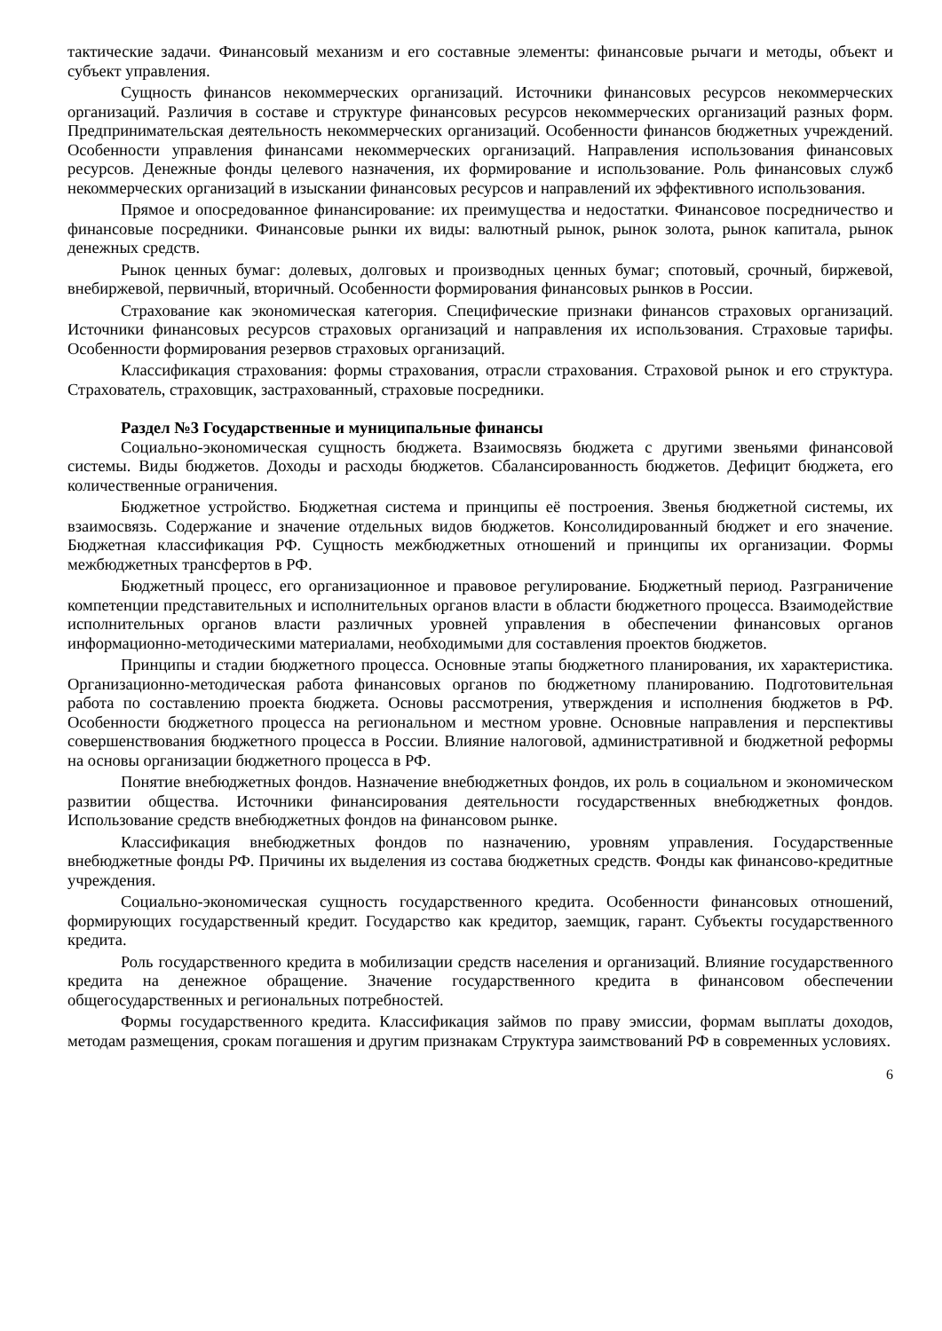тактические задачи. Финансовый механизм и его составные элементы: финансовые рычаги и методы, объект и субъект управления.
Сущность финансов некоммерческих организаций. Источники финансовых ресурсов некоммерческих организаций. Различия в составе и структуре финансовых ресурсов некоммерческих организаций разных форм. Предпринимательская деятельность некоммерческих организаций. Особенности финансов бюджетных учреждений. Особенности управления финансами некоммерческих организаций. Направления использования финансовых ресурсов. Денежные фонды целевого назначения, их формирование и использование. Роль финансовых служб некоммерческих организаций в изыскании финансовых ресурсов и направлений их эффективного использования.
Прямое и опосредованное финансирование: их преимущества и недостатки. Финансовое посредничество и финансовые посредники. Финансовые рынки их виды: валютный рынок, рынок золота, рынок капитала, рынок денежных средств.
Рынок ценных бумаг: долевых, долговых и производных ценных бумаг; спотовый, срочный, биржевой, внебиржевой, первичный, вторичный. Особенности формирования финансовых рынков в России.
Страхование как экономическая категория. Специфические признаки финансов страховых организаций. Источники финансовых ресурсов страховых организаций и направления их использования. Страховые тарифы. Особенности формирования резервов страховых организаций.
Классификация страхования: формы страхования, отрасли страхования. Страховой рынок и его структура. Страхователь, страховщик, застрахованный, страховые посредники.
Раздел №3 Государственные и муниципальные финансы
Социально-экономическая сущность бюджета. Взаимосвязь бюджета с другими звеньями финансовой системы. Виды бюджетов. Доходы и расходы бюджетов. Сбалансированность бюджетов. Дефицит бюджета, его количественные ограничения.
Бюджетное устройство. Бюджетная система и принципы её построения. Звенья бюджетной системы, их взаимосвязь. Содержание и значение отдельных видов бюджетов. Консолидированный бюджет и его значение. Бюджетная классификация РФ. Сущность межбюджетных отношений и принципы их организации. Формы межбюджетных трансфертов в РФ.
Бюджетный процесс, его организационное и правовое регулирование. Бюджетный период. Разграничение компетенции представительных и исполнительных органов власти в области бюджетного процесса. Взаимодействие исполнительных органов власти различных уровней управления в обеспечении финансовых органов информационно-методическими материалами, необходимыми для составления проектов бюджетов.
Принципы и стадии бюджетного процесса. Основные этапы бюджетного планирования, их характеристика. Организационно-методическая работа финансовых органов по бюджетному планированию. Подготовительная работа по составлению проекта бюджета. Основы рассмотрения, утверждения и исполнения бюджетов в РФ. Особенности бюджетного процесса на региональном и местном уровне. Основные направления и перспективы совершенствования бюджетного процесса в России. Влияние налоговой, административной и бюджетной реформы на основы организации бюджетного процесса в РФ.
Понятие внебюджетных фондов. Назначение внебюджетных фондов, их роль в социальном и экономическом развитии общества. Источники финансирования деятельности государственных внебюджетных фондов. Использование средств внебюджетных фондов на финансовом рынке.
Классификация внебюджетных фондов по назначению, уровням управления. Государственные внебюджетные фонды РФ. Причины их выделения из состава бюджетных средств. Фонды как финансово-кредитные учреждения.
Социально-экономическая сущность государственного кредита. Особенности финансовых отношений, формирующих государственный кредит. Государство как кредитор, заемщик, гарант. Субъекты государственного кредита.
Роль государственного кредита в мобилизации средств населения и организаций. Влияние государственного кредита на денежное обращение. Значение государственного кредита в финансовом обеспечении общегосударственных и региональных потребностей.
Формы государственного кредита. Классификация займов по праву эмиссии, формам выплаты доходов, методам размещения, срокам погашения и другим признакам Структура заимствований РФ в современных условиях.
6